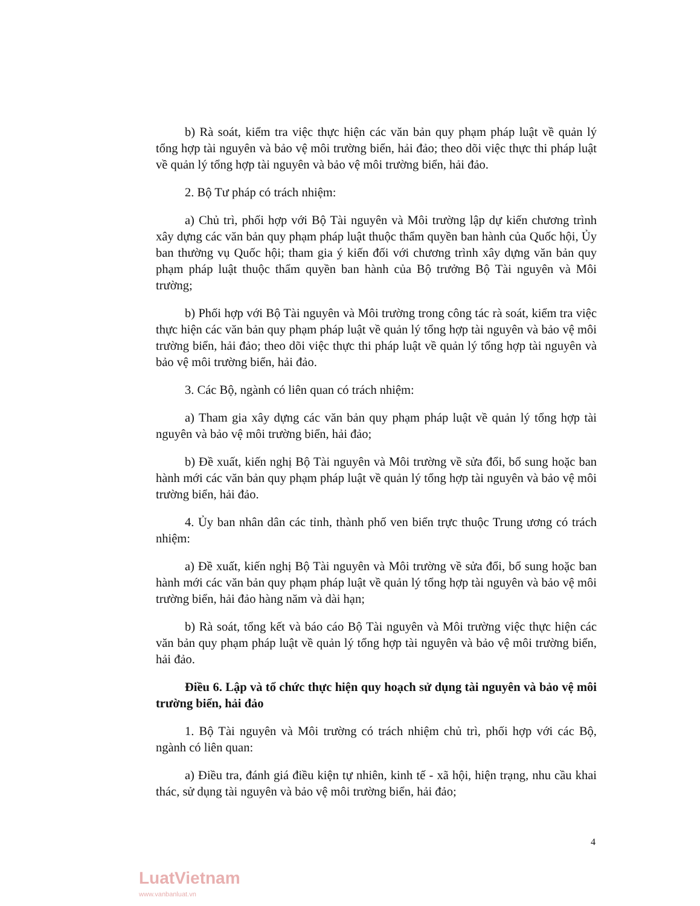b) Rà soát, kiểm tra việc thực hiện các văn bản quy phạm pháp luật về quản lý tổng hợp tài nguyên và bảo vệ môi trường biển, hải đảo; theo dõi việc thực thi pháp luật về quản lý tổng hợp tài nguyên và bảo vệ môi trường biển, hải đảo.
2. Bộ Tư pháp có trách nhiệm:
a) Chủ trì, phối hợp với Bộ Tài nguyên và Môi trường lập dự kiến chương trình xây dựng các văn bản quy phạm pháp luật thuộc thẩm quyền ban hành của Quốc hội, Ủy ban thường vụ Quốc hội; tham gia ý kiến đối với chương trình xây dựng văn bản quy phạm pháp luật thuộc thẩm quyền ban hành của Bộ trưởng Bộ Tài nguyên và Môi trường;
b) Phối hợp với Bộ Tài nguyên và Môi trường trong công tác rà soát, kiểm tra việc thực hiện các văn bản quy phạm pháp luật về quản lý tổng hợp tài nguyên và bảo vệ môi trường biển, hải đảo; theo dõi việc thực thi pháp luật về quản lý tổng hợp tài nguyên và bảo vệ môi trường biển, hải đảo.
3. Các Bộ, ngành có liên quan có trách nhiệm:
a) Tham gia xây dựng các văn bản quy phạm pháp luật về quản lý tổng hợp tài nguyên và bảo vệ môi trường biển, hải đảo;
b) Đề xuất, kiến nghị Bộ Tài nguyên và Môi trường về sửa đổi, bổ sung hoặc ban hành mới các văn bản quy phạm pháp luật về quản lý tổng hợp tài nguyên và bảo vệ môi trường biển, hải đảo.
4. Ủy ban nhân dân các tỉnh, thành phố ven biển trực thuộc Trung ương có trách nhiệm:
a) Đề xuất, kiến nghị Bộ Tài nguyên và Môi trường về sửa đổi, bổ sung hoặc ban hành mới các văn bản quy phạm pháp luật về quản lý tổng hợp tài nguyên và bảo vệ môi trường biển, hải đảo hàng năm và dài hạn;
b) Rà soát, tổng kết và báo cáo Bộ Tài nguyên và Môi trường việc thực hiện các văn bản quy phạm pháp luật về quản lý tổng hợp tài nguyên và bảo vệ môi trường biển, hải đảo.
Điều 6. Lập và tổ chức thực hiện quy hoạch sử dụng tài nguyên và bảo vệ môi trường biển, hải đảo
1. Bộ Tài nguyên và Môi trường có trách nhiệm chủ trì, phối hợp với các Bộ, ngành có liên quan:
a) Điều tra, đánh giá điều kiện tự nhiên, kinh tế - xã hội, hiện trạng, nhu cầu khai thác, sử dụng tài nguyên và bảo vệ môi trường biển, hải đảo;
4
LuatVietnam
www.vanbanluat.vn